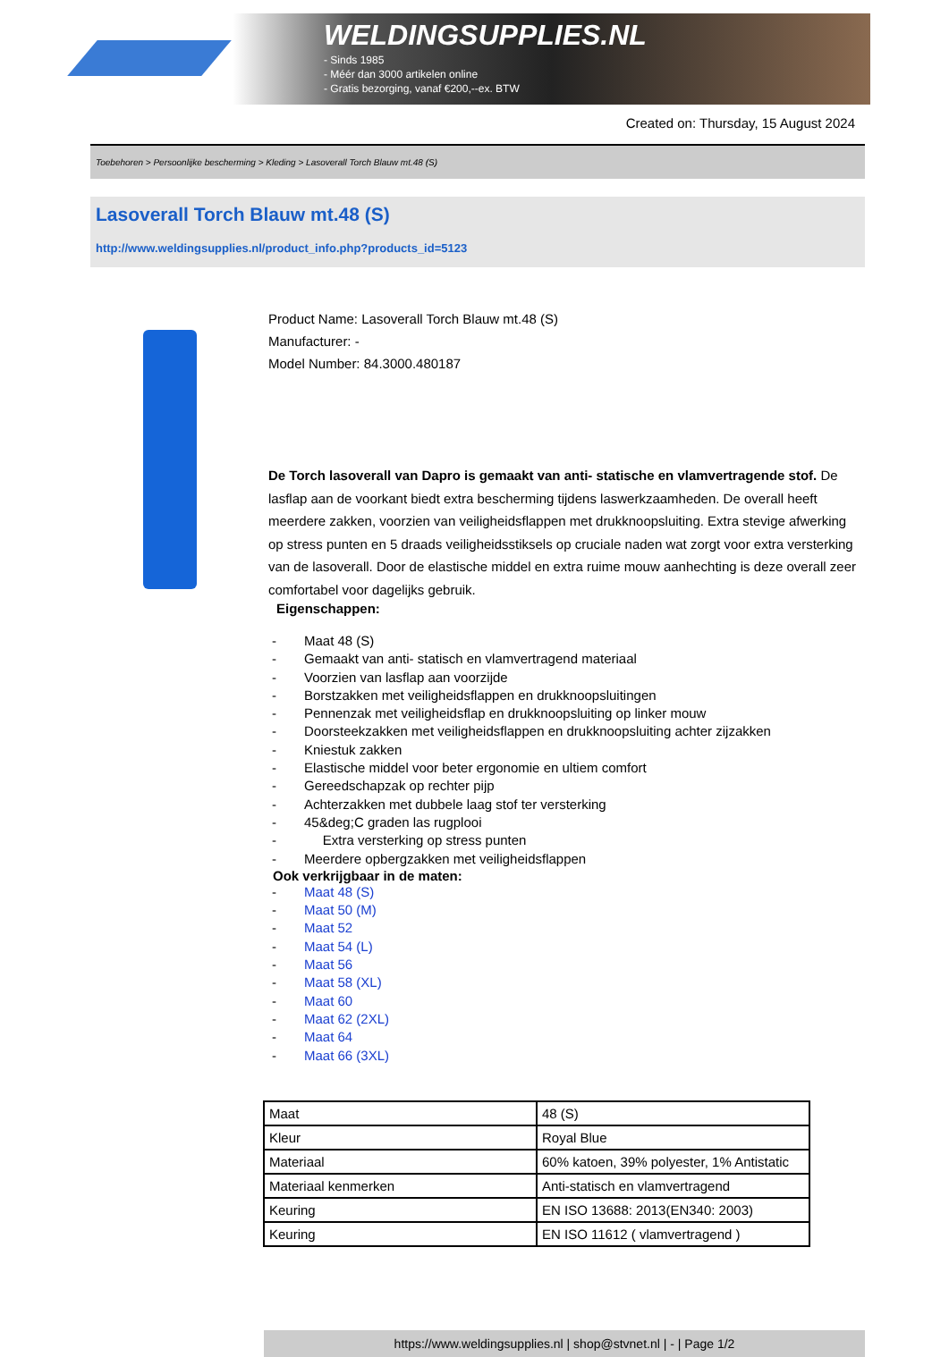WELDINGSUPPLIES.NL
- Sinds 1985
- Méér dan 3000 artikelen online
- Gratis bezorging, vanaf €200,--ex. BTW
Created on: Thursday, 15 August 2024
Toebehoren > Persoonlijke bescherming > Kleding > Lasoverall Torch Blauw mt.48 (S)
Lasoverall Torch Blauw mt.48 (S)
http://www.weldingsupplies.nl/product_info.php?products_id=5123
Product Name: Lasoverall Torch Blauw mt.48 (S)
Manufacturer: -
Model Number: 84.3000.480187
De Torch lasoverall van Dapro is gemaakt van anti- statische en vlamvertragende stof. De lasflap aan de voorkant biedt extra bescherming tijdens laswerkzaamheden. De overall heeft meerdere zakken, voorzien van veiligheidsflappen met drukknoopsluiting. Extra stevige afwerking op stress punten en 5 draads veiligheidsstiksels op cruciale naden wat zorgt voor extra versterking van de lasoverall. Door de elastische middel en extra ruime mouw aanhechting is deze overall zeer comfortabel voor dagelijks gebruik.
Eigenschappen:
- Maat 48 (S)
- Gemaakt van anti- statisch en vlamvertragend materiaal
- Voorzien van lasflap aan voorzijde
- Borstzakken met veiligheidsflappen en drukknoopsluitingen
- Pennenzak met veiligheidsflap en drukknoopsluiting op linker mouw
- Doorsteekzakken met veiligheidsflappen en drukknoopsluiting achter zijzakken
- Kniestuk zakken
- Elastische middel voor beter ergonomie en ultiem comfort
- Gereedschapzak op rechter pijp
- Achterzakken met dubbele laag stof ter versterking
- 45&deg;C graden las rugplooi
- Extra versterking op stress punten
- Meerdere opbergzakken met veiligheidsflappen
Ook verkrijgbaar in de maten:
- Maat 48 (S)
- Maat 50 (M)
- Maat 52
- Maat 54 (L)
- Maat 56
- Maat 58 (XL)
- Maat 60
- Maat 62 (2XL)
- Maat 64
- Maat 66 (3XL)
| Maat | 48 (S) |
| Kleur | Royal Blue |
| Materiaal | 60% katoen, 39% polyester, 1% Antistatic |
| Materiaal kenmerken | Anti-statisch en vlamvertragend |
| Keuring | EN ISO 13688: 2013(EN340: 2003) |
| Keuring | EN ISO 11612 ( vlamvertragend ) |
https://www.weldingsupplies.nl | shop@stvnet.nl | - | Page 1/2